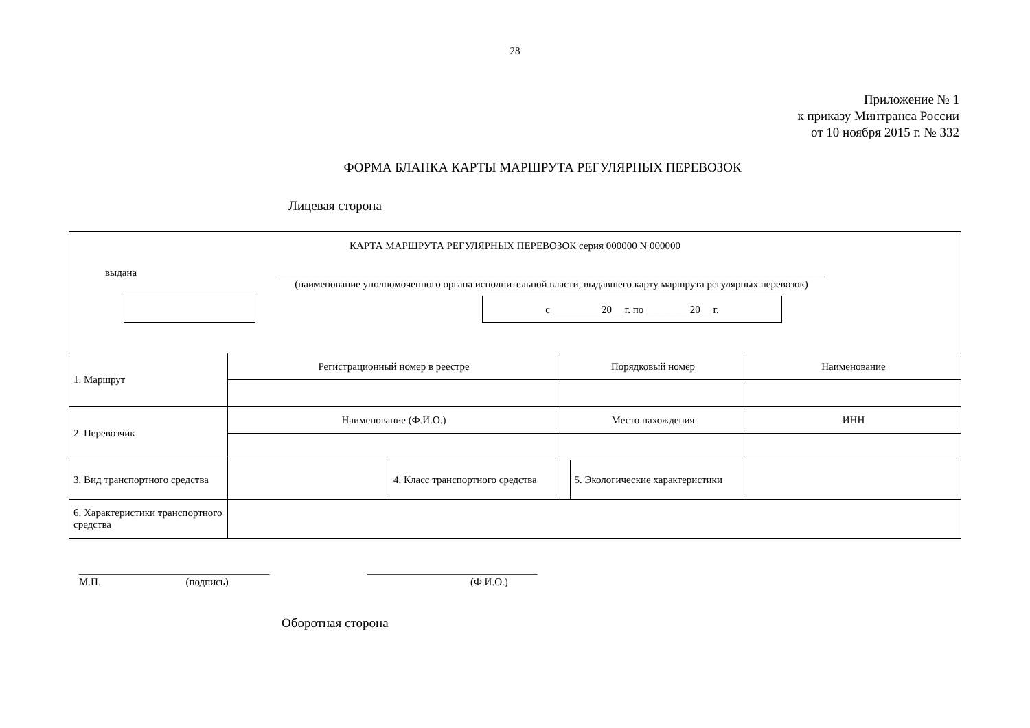28
Приложение № 1
к приказу Минтранса России
от 10 ноября 2015 г. № 332
ФОРМА БЛАНКА КАРТЫ МАРШРУТА РЕГУЛЯРНЫХ ПЕРЕВОЗОК
Лицевая сторона
КАРТА МАРШРУТА РЕГУЛЯРНЫХ ПЕРЕВОЗОК серия 000000 N 000000
выдана __________________________________________________________________________________________________________
(наименование уполномоченного органа исполнительной власти, выдавшего карту маршрута регулярных перевозок)
с _________ 20__ г. по ________ 20__ г.
| 1. Маршрут | Регистрационный номер в реестре | | Порядковый номер | | | Наименование |
| 2. Перевозчик | Наименование (Ф.И.О.) | | Место нахождения | | | ИНН |
| 3. Вид транспортного средства | | 4. Класс транспортного средства | | | 5. Экологические характеристики | |
| 6. Характеристики транспортного средства | | | | | | |
_____________________________________
М.П. (подпись)
_________________________________
(Ф.И.О.)
Оборотная сторона